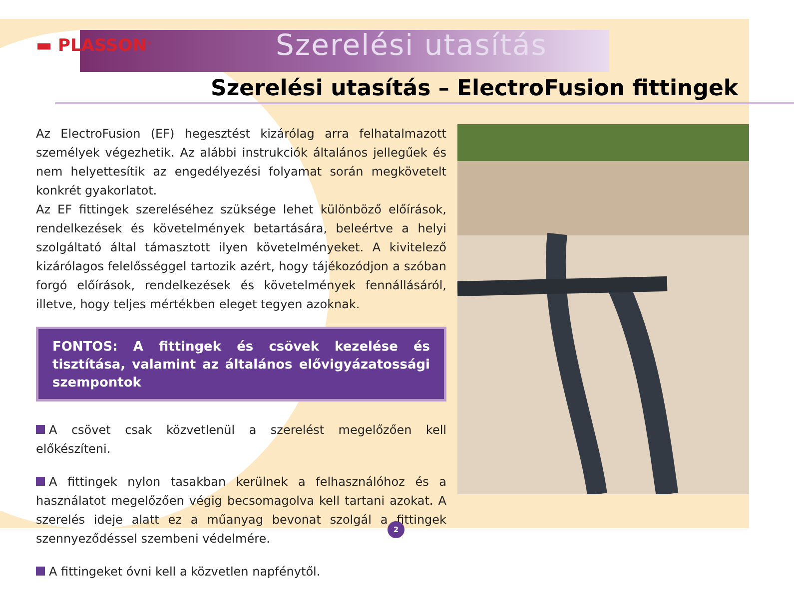▬ PLASSON<sup>®</sup>
Szerelési utasítás
Szerelési utasítás – ElectroFusion fittingek
Az ElectroFusion (EF) hegesztést kizárólag arra felhatalmazott személyek végezhetik. Az alábbi instrukciók általános jellegűek és nem helyettesítik az engedélyezési folyamat során megkövetelt konkrét gyakorlatot.
Az EF fittingek szereléséhez szüksége lehet különböző előírások, rendelkezések és követelmények betartására, beleértve a helyi szolgáltató által támasztott ilyen követelményeket. A kivitelező kizárólagos felelősséggel tartozik azért, hogy tájékozódjon a szóban forgó előírások, rendelkezések és követelmények fennállásáról, illetve, hogy teljes mértékben eleget tegyen azoknak.
FONTOS: A fittingek és csövek kezelése és tisztítása, valamint az általános elővigyázatossági szempontok
A csövet csak közvetlenül a szerelést megelőzően kell előkészíteni.
A fittingek nylon tasakban kerülnek a felhasználóhoz és a használatot megelőzően végig becsomagolva kell tartani azokat. A szerelés ideje alatt ez a műanyag bevonat szolgál a fittingek szennyeződéssel szembeni védelmére.
A fittingeket óvni kell a közvetlen napfénytől.
2